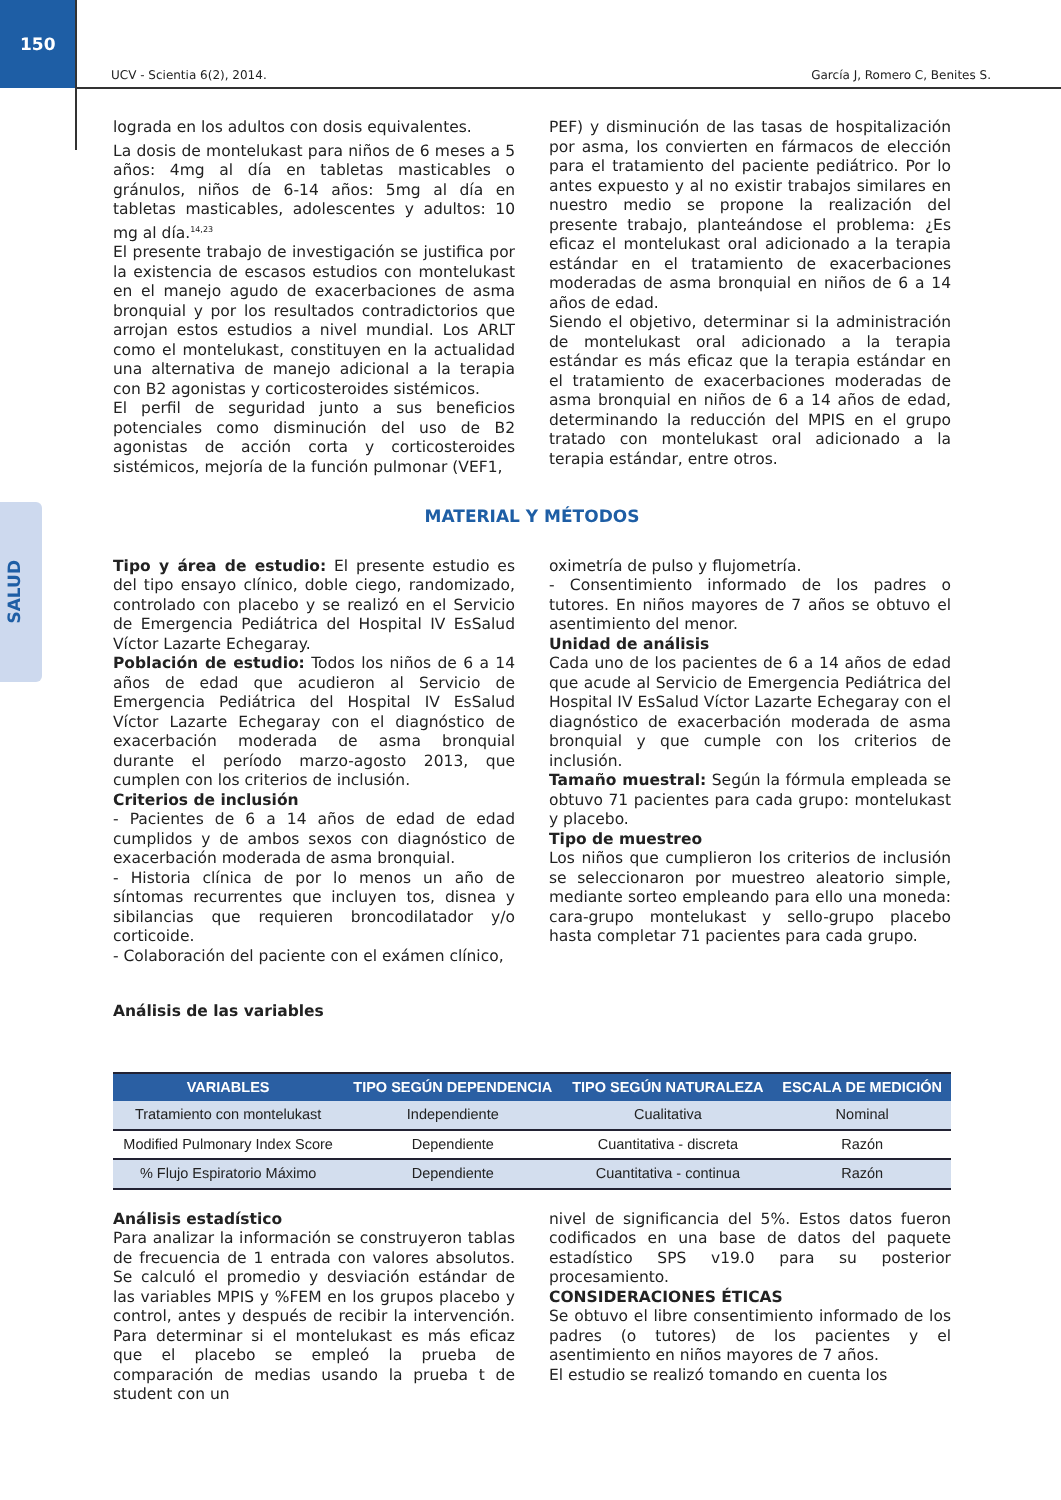150
SALUD
UCV - Scientia 6(2), 2014. García J, Romero C, Benites S.
lograda en los adultos con dosis equivalentes.
La dosis de montelukast para niños de 6 meses a 5 años: 4mg al día en tabletas masticables o gránulos, niños de 6-14 años: 5mg al día en tabletas masticables, adolescentes y adultos: 10 mg al día.<sup>14,23</sup>
El presente trabajo de investigación se justifica por la existencia de escasos estudios con montelukast en el manejo agudo de exacerbaciones de asma bronquial y por los resultados contradictorios que arrojan estos estudios a nivel mundial. Los ARLT como el montelukast, constituyen en la actualidad una alternativa de manejo adicional a la terapia con B2 agonistas y corticosteroides sistémicos.
El perfil de seguridad junto a sus beneficios potenciales como disminución del uso de B2 agonistas de acción corta y corticosteroides sistémicos, mejoría de la función pulmonar (VEF1,
PEF) y disminución de las tasas de hospitalización por asma, los convierten en fármacos de elección para el tratamiento del paciente pediátrico. Por lo antes expuesto y al no existir trabajos similares en nuestro medio se propone la realización del presente trabajo, planteándose el problema: ¿Es eficaz el montelukast oral adicionado a la terapia estándar en el tratamiento de exacerbaciones moderadas de asma bronquial en niños de 6 a 14 años de edad.
Siendo el objetivo, determinar si la administración de montelukast oral adicionado a la terapia estándar es más eficaz que la terapia estándar en el tratamiento de exacerbaciones moderadas de asma bronquial en niños de 6 a 14 años de edad, determinando la reducción del MPIS en el grupo tratado con montelukast oral adicionado a la terapia estándar, entre otros.
MATERIAL Y MÉTODOS
Tipo y área de estudio: El presente estudio es del tipo ensayo clínico, doble ciego, randomizado, controlado con placebo y se realizó en el Servicio de Emergencia Pediátrica del Hospital IV EsSalud Víctor Lazarte Echegaray.
Población de estudio: Todos los niños de 6 a 14 años de edad que acudieron al Servicio de Emergencia Pediátrica del Hospital IV EsSalud Víctor Lazarte Echegaray con el diagnóstico de exacerbación moderada de asma bronquial durante el período marzo-agosto 2013, que cumplen con los criterios de inclusión.
Criterios de inclusión
- Pacientes de 6 a 14 años de edad de edad cumplidos y de ambos sexos con diagnóstico de exacerbación moderada de asma bronquial.
- Historia clínica de por lo menos un año de síntomas recurrentes que incluyen tos, disnea y sibilancias que requieren broncodilatador y/o corticoide.
- Colaboración del paciente con el exámen clínico,
oximetría de pulso y flujometría.
- Consentimiento informado de los padres o tutores. En niños mayores de 7 años se obtuvo el asentimiento del menor.
Unidad de análisis
Cada uno de los pacientes de 6 a 14 años de edad que acude al Servicio de Emergencia Pediátrica del Hospital IV EsSalud Víctor Lazarte Echegaray con el diagnóstico de exacerbación moderada de asma bronquial y que cumple con los criterios de inclusión.
Tamaño muestral: Según la fórmula empleada se obtuvo 71 pacientes para cada grupo: montelukast y placebo.
Tipo de muestreo
Los niños que cumplieron los criterios de inclusión se seleccionaron por muestreo aleatorio simple, mediante sorteo empleando para ello una moneda: cara-grupo montelukast y sello-grupo placebo hasta completar 71 pacientes para cada grupo.
Análisis de las variables
| VARIABLES | TIPO SEGÚN DEPENDENCIA | TIPO SEGÚN NATURALEZA | ESCALA DE MEDICIÓN |
| --- | --- | --- | --- |
| Tratamiento con montelukast | Independiente | Cualitativa | Nominal |
| Modified Pulmonary Index Score | Dependiente | Cuantitativa - discreta | Razón |
| % Flujo Espiratorio Máximo | Dependiente | Cuantitativa - continua | Razón |
Análisis estadístico
Para analizar la información se construyeron tablas de frecuencia de 1 entrada con valores absolutos. Se calculó el promedio y desviación estándar de las variables MPIS y %FEM en los grupos placebo y control, antes y después de recibir la intervención. Para determinar si el montelukast es más eficaz que el placebo se empleó la prueba de comparación de medias usando la prueba t de student con un
nivel de significancia del 5%. Estos datos fueron codificados en una base de datos del paquete estadístico SPS v19.0 para su posterior procesamiento.
CONSIDERACIONES ÉTICAS
Se obtuvo el libre consentimiento informado de los padres (o tutores) de los pacientes y el asentimiento en niños mayores de 7 años.
El estudio se realizó tomando en cuenta los